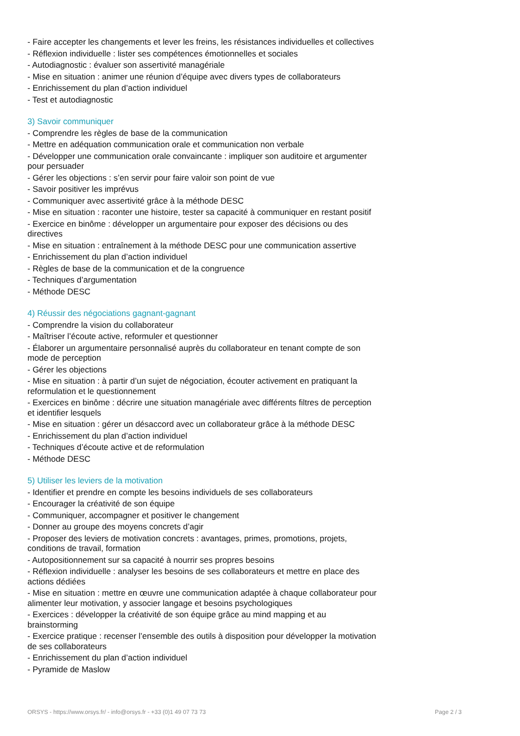- Faire accepter les changements et lever les freins, les résistances individuelles et collectives
- Réflexion individuelle : lister ses compétences émotionnelles et sociales
- Autodiagnostic : évaluer son assertivité managériale
- Mise en situation : animer une réunion d’équipe avec divers types de collaborateurs
- Enrichissement du plan d’action individuel
- Test et autodiagnostic
3) Savoir communiquer
- Comprendre les règles de base de la communication
- Mettre en adéquation communication orale et communication non verbale
- Développer une communication orale convaincante : impliquer son auditoire et argumenter pour persuader
- Gérer les objections : s’en servir pour faire valoir son point de vue
- Savoir positiver les imprévus
- Communiquer avec assertivité grâce à la méthode DESC
- Mise en situation : raconter une histoire, tester sa capacité à communiquer en restant positif
- Exercice en binôme : développer un argumentaire pour exposer des décisions ou des directives
- Mise en situation : entraînement à la méthode DESC pour une communication assertive
- Enrichissement du plan d’action individuel
- Règles de base de la communication et de la congruence
- Techniques d’argumentation
- Méthode DESC
4) Réussir des négociations gagnant-gagnant
- Comprendre la vision du collaborateur
- Maîtriser l’écoute active, reformuler et questionner
- Élaborer un argumentaire personnalisé auprès du collaborateur en tenant compte de son mode de perception
- Gérer les objections
- Mise en situation : à partir d’un sujet de négociation, écouter activement en pratiquant la reformulation et le questionnement
- Exercices en binôme : décrire une situation managériale avec différents filtres de perception et identifier lesquels
- Mise en situation : gérer un désaccord avec un collaborateur grâce à la méthode DESC
- Enrichissement du plan d’action individuel
- Techniques d’écoute active et de reformulation
- Méthode DESC
5) Utiliser les leviers de la motivation
- Identifier et prendre en compte les besoins individuels de ses collaborateurs
- Encourager la créativité de son équipe
- Communiquer, accompagner et positiver le changement
- Donner au groupe des moyens concrets d’agir
- Proposer des leviers de motivation concrets : avantages, primes, promotions, projets, conditions de travail, formation
- Autopositionnement sur sa capacité à nourrir ses propres besoins
- Réflexion individuelle : analyser les besoins de ses collaborateurs et mettre en place des actions dédiées
- Mise en situation : mettre en œuvre une communication adaptée à chaque collaborateur pour alimenter leur motivation, y associer langage et besoins psychologiques
- Exercices : développer la créativité de son équipe grâce au mind mapping et au brainstorming
- Exercice pratique : recenser l’ensemble des outils à disposition pour développer la motivation de ses collaborateurs
- Enrichissement du plan d’action individuel
- Pyramide de Maslow
ORSYS - https://www.orsys.fr/ - info@orsys.fr - +33 (0)1 49 07 73 73 Page 2 / 3